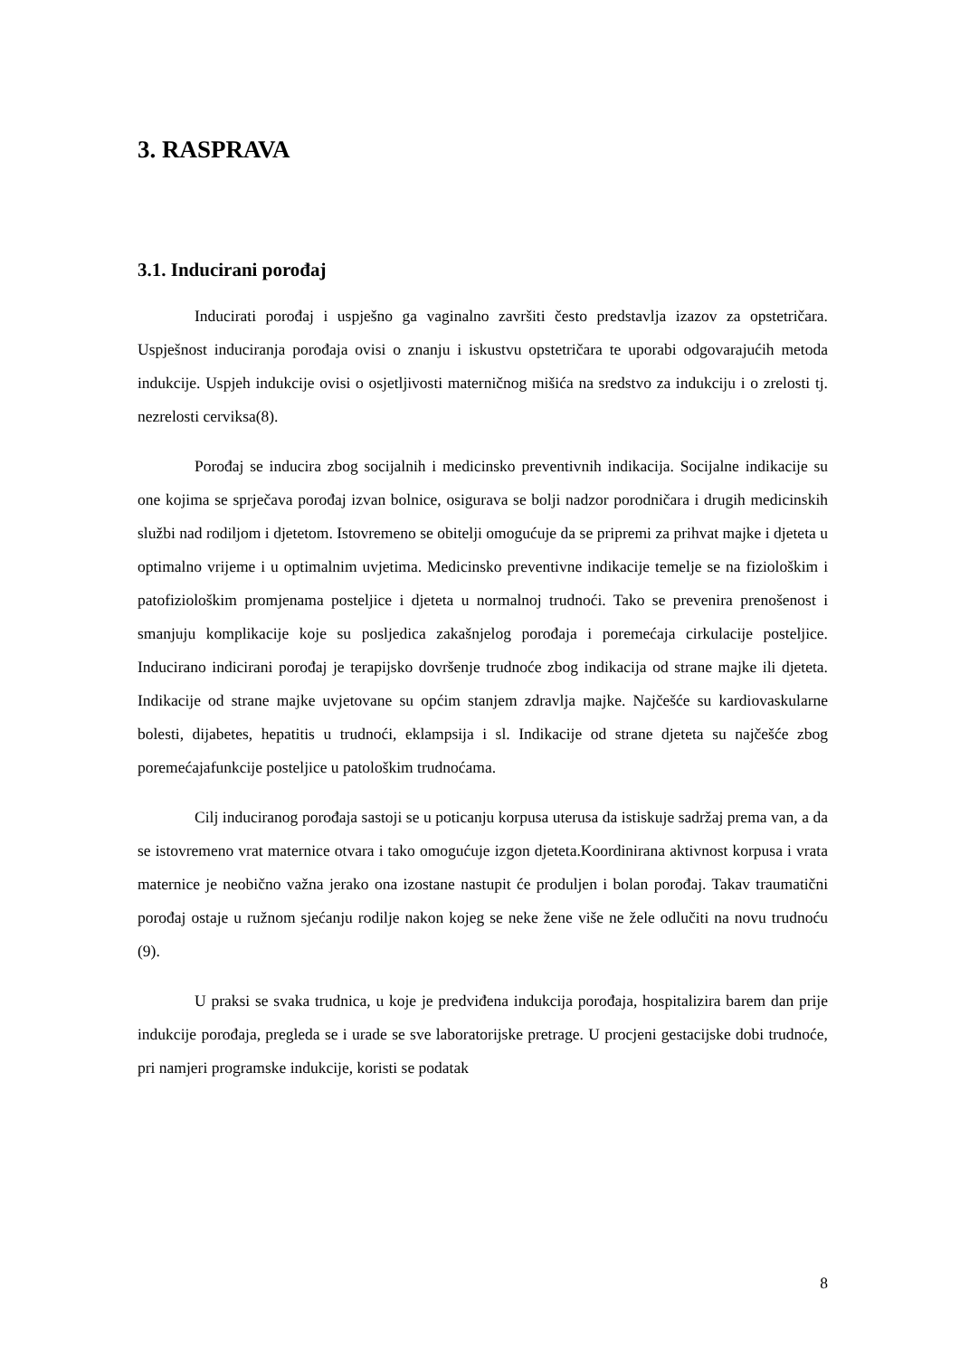3. RASPRAVA
3.1. Inducirani porođaj
Inducirati porođaj i uspješno ga vaginalno završiti često predstavlja izazov za opstetričara. Uspješnost induciranja porođaja ovisi o znanju i iskustvu opstetričara te uporabi odgovarajućih metoda indukcije. Uspjeh indukcije ovisi o osjetljivosti materničnog mišića na sredstvo za indukciju i o zrelosti tj. nezrelosti cerviksa(8).
Porođaj se inducira zbog socijalnih i medicinsko preventivnih indikacija. Socijalne indikacije su one kojima se sprječava porođaj izvan bolnice, osigurava se bolji nadzor porodničara i drugih medicinskih službi nad rodiljom i djetetom. Istovremeno se obitelji omogućuje da se pripremi za prihvat majke i djeteta u optimalno vrijeme i u optimalnim uvjetima. Medicinsko preventivne indikacije temelje se na fiziološkim i patofiziološkim promjenama posteljice i djeteta u normalnoj trudnoći. Tako se prevenira prenošenost i smanjuju komplikacije koje su posljedica zakašnjelog porođaja i poremećaja cirkulacije posteljice. Inducirano indicirani porođaj je terapijsko dovršenje trudnoće zbog indikacija od strane majke ili djeteta. Indikacije od strane majke uvjetovane su općim stanjem zdravlja majke. Najčešće su kardiovaskularne bolesti, dijabetes, hepatitis u trudnoći, eklampsija i sl. Indikacije od strane djeteta su najčešće zbog poremećajafunkcije posteljice u patološkim trudnoćama.
Cilj induciranog porođaja sastoji se u poticanju korpusa uterusa da istiskuje sadržaj prema van, a da se istovremeno vrat maternice otvara i tako omogućuje izgon djeteta.Koordinirana aktivnost korpusa i vrata maternice je neobično važna jerako ona izostane nastupit će produljen i bolan porođaj. Takav traumatični porođaj ostaje u ružnom sjećanju rodilje nakon kojeg se neke žene više ne žele odlučiti na novu trudnoću (9).
U praksi se svaka trudnica, u koje je predviđena indukcija porođaja, hospitalizira barem dan prije indukcije porođaja, pregleda se i urade se sve laboratorijske pretrage. U procjeni gestacijske dobi trudnoće, pri namjeri programske indukcije, koristi se podatak
8